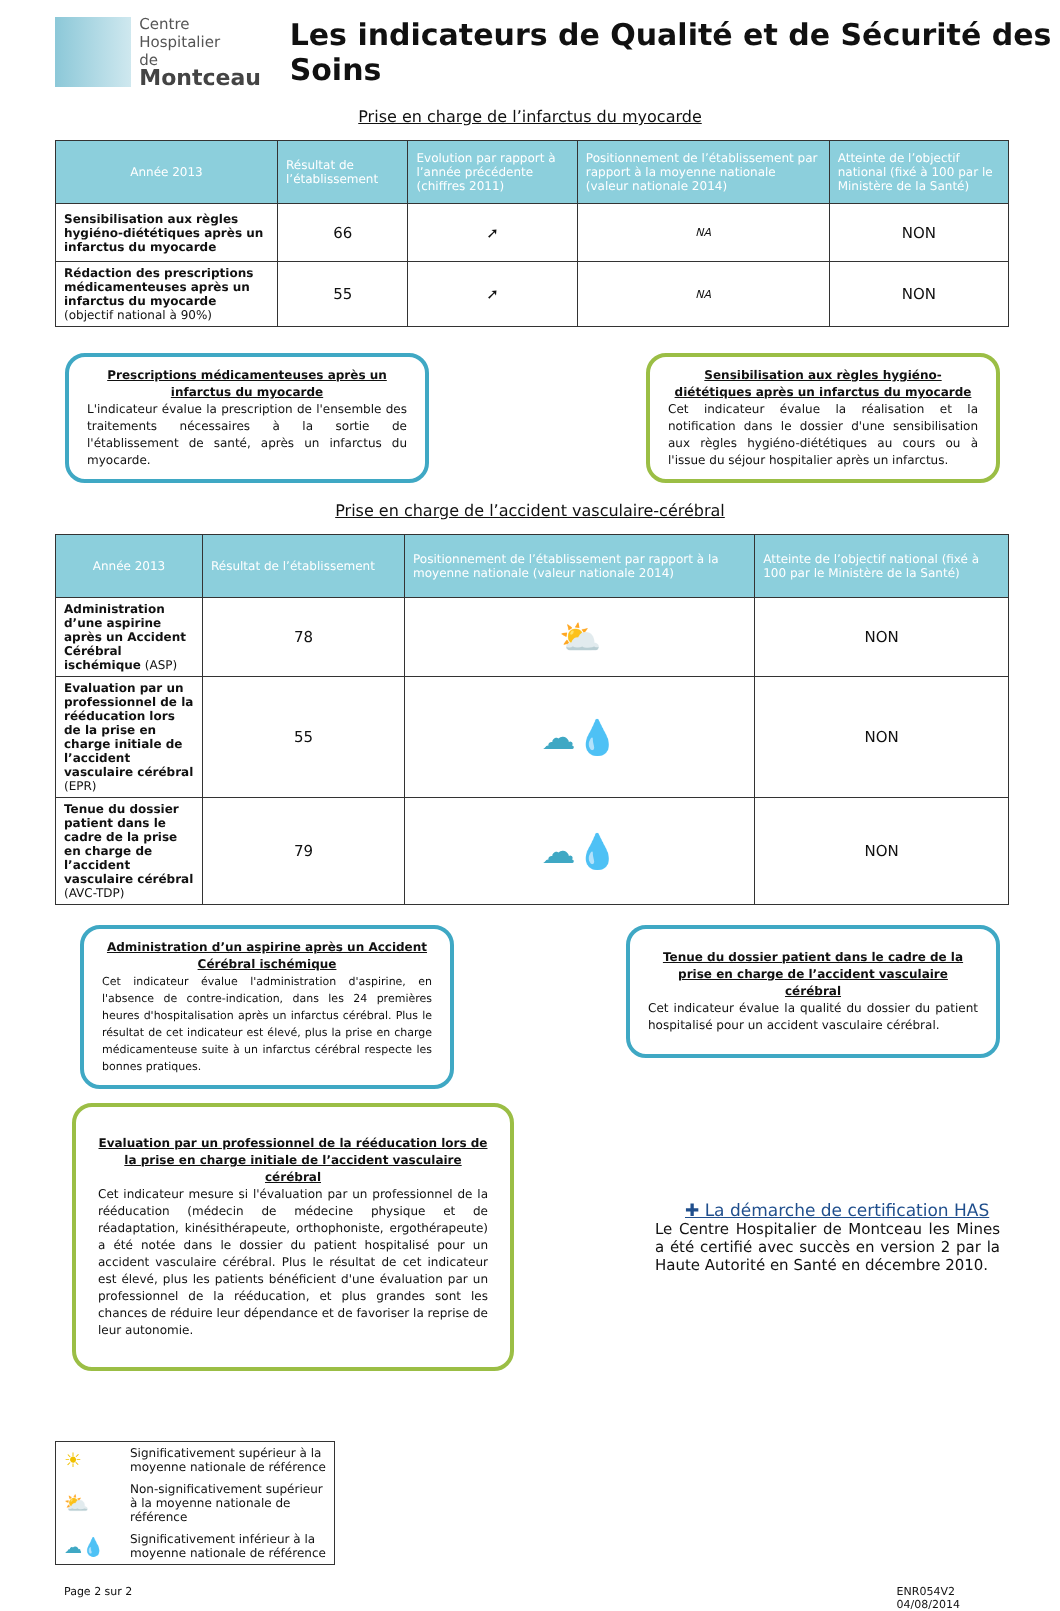Centre Hospitalier
de Montceau
Les indicateurs de Qualité et de Sécurité des Soins
Prise en charge de l’infarctus du myocarde
| Année 2013 | Résultat de l’établissement | Evolution par rapport à l’année précédente (chiffres 2011) | Positionnement de l’établissement par rapport à la moyenne nationale (valeur nationale 2014) | Atteinte de l’objectif national (fixé à 100 par le Ministère de la Santé) |
| --- | --- | --- | --- | --- |
| Sensibilisation aux règles hygiéno-diététiques après un infarctus du myocarde | 66 | ➚ | NA | NON |
| Rédaction des prescriptions médicamenteuses après un infarctus du myocarde (objectif national à 90%) | 55 | ➚ | NA | NON |
Prescriptions médicamenteuses après un infarctus du myocarde
L'indicateur évalue la prescription de l'ensemble des traitements nécessaires à la sortie de l'établissement de santé, après un infarctus du myocarde.
Sensibilisation aux règles hygiéno-diététiques après un infarctus du myocarde
Cet indicateur évalue la réalisation et la notification dans le dossier d'une sensibilisation aux règles hygiéno-diététiques au cours ou à l'issue du séjour hospitalier après un infarctus.
Prise en charge de l’accident vasculaire-cérébral
| Année 2013 | Résultat de l’établissement | Positionnement de l’établissement par rapport à la moyenne nationale (valeur nationale 2014) | Atteinte de l’objectif national (fixé à 100 par le Ministère de la Santé) |
| --- | --- | --- | --- |
| Administration d’une aspirine après un Accident Cérébral ischémique (ASP) | 78 | ⛅ | NON |
| Evaluation par un professionnel de la rééducation lors de la prise en charge initiale de l’accident vasculaire cérébral (EPR) | 55 | ☁💧 | NON |
| Tenue du dossier patient dans le cadre de la prise en charge de l’accident vasculaire cérébral (AVC-TDP) | 79 | ☁💧 | NON |
Administration d’un aspirine après un Accident Cérébral ischémique
Cet indicateur évalue l'administration d'aspirine, en l'absence de contre-indication, dans les 24 premières heures d'hospitalisation après un infarctus cérébral. Plus le résultat de cet indicateur est élevé, plus la prise en charge médicamenteuse suite à un infarctus cérébral respecte les bonnes pratiques.
Tenue du dossier patient dans le cadre de la prise en charge de l’accident vasculaire cérébral
Cet indicateur évalue la qualité du dossier du patient hospitalisé pour un accident vasculaire cérébral.
Evaluation par un professionnel de la rééducation lors de la prise en charge initiale de l’accident vasculaire cérébral
Cet indicateur mesure si l'évaluation par un professionnel de la rééducation (médecin de médecine physique et de réadaptation, kinésithérapeute, orthophoniste, ergothérapeute) a été notée dans le dossier du patient hospitalisé pour un accident vasculaire cérébral. Plus le résultat de cet indicateur est élevé, plus les patients bénéficient d'une évaluation par un professionnel de la rééducation, et plus grandes sont les chances de réduire leur dépendance et de favoriser la reprise de leur autonomie.
✚ La démarche de certification HAS
Le Centre Hospitalier de Montceau les Mines a été certifié avec succès en version 2 par la Haute Autorité en Santé en décembre 2010.
| ☀ | Significativement supérieur à la moyenne nationale de référence |
| ⛅ | Non-significativement supérieur à la moyenne nationale de référence |
| ☁💧 | Significativement inférieur à la moyenne nationale de référence |
Page 2 sur 2 ENR054V2
04/08/2014